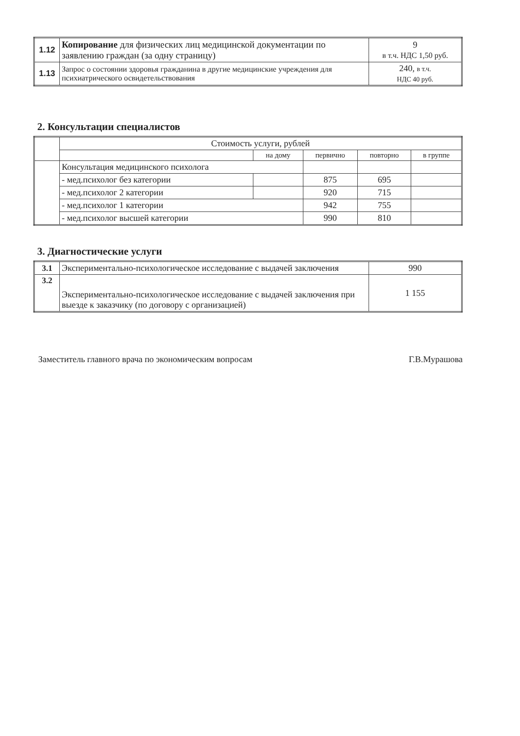| 1.12 | Копирование для физических лиц медицинской документации по заявлению граждан (за одну страницу) | 9 в т.ч. НДС 1,50 руб. |
| 1.13 | Запрос о состоянии здоровья гражданина в другие медицинские учреждения для психиатрического освидетельствования | 240, в т.ч. НДС 40 руб. |
2. Консультации специалистов
| | Стоимость услуги, рублей | | | | |
| --- | --- | --- | --- | --- | --- |
| | | на дому | первично | повторно | в группе |
| | Консультация медицинского психолога | | | | |
| | - мед.психолог без категории | | 875 | 695 | |
| | - мед.психолог 2 категории | | 920 | 715 | |
| | - мед.психолог 1 категории | | 942 | 755 | |
| | - мед.психолог высшей категории | | 990 | 810 | |
3. Диагностические услуги
| 3.1 | Экспериментально-психологическое исследование с выдачей заключения | 990 |
| 3.2 | Экспериментально-психологическое исследование с выдачей заключения при выезде к заказчику (по договору с организацией) | 1 155 |
Заместитель главного врача по экономическим вопросам Г.В.Мурашова